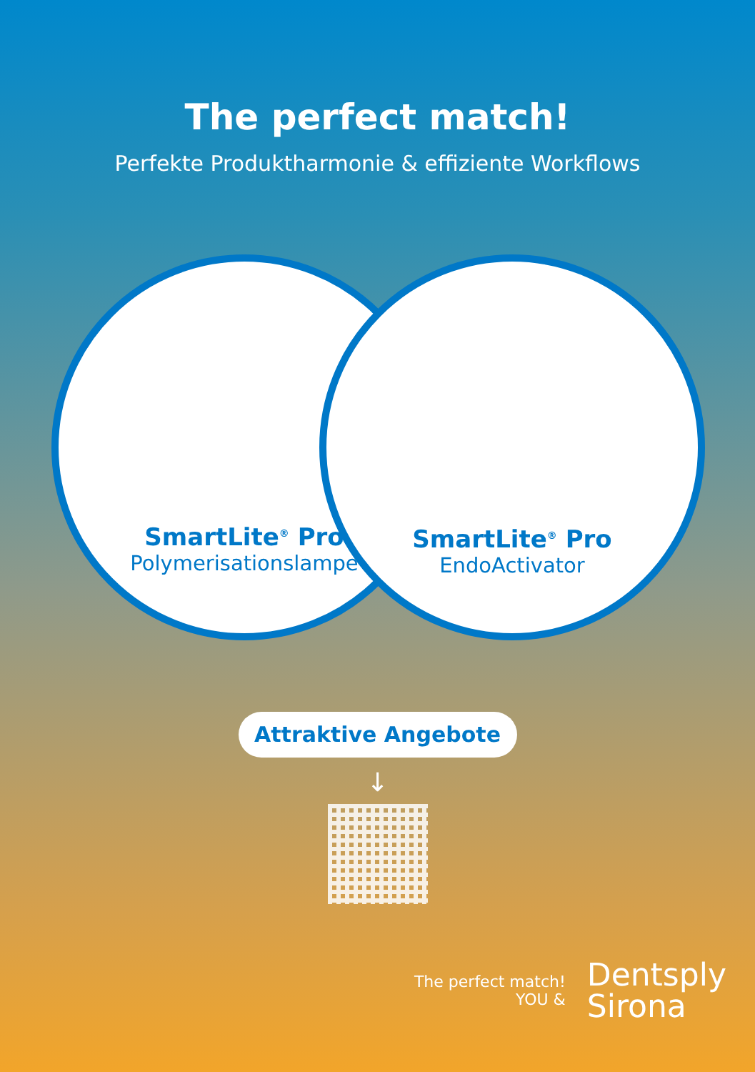The perfect match!
Perfekte Produktharmonie & effiziente Workflows
SmartLite<sup>®</sup> Pro
Polymerisationslampe
SmartLite<sup>®</sup> Pro
EndoActivator
Attraktive Angebote
↓
The perfect match!
YOU &
Dentsply
Sirona